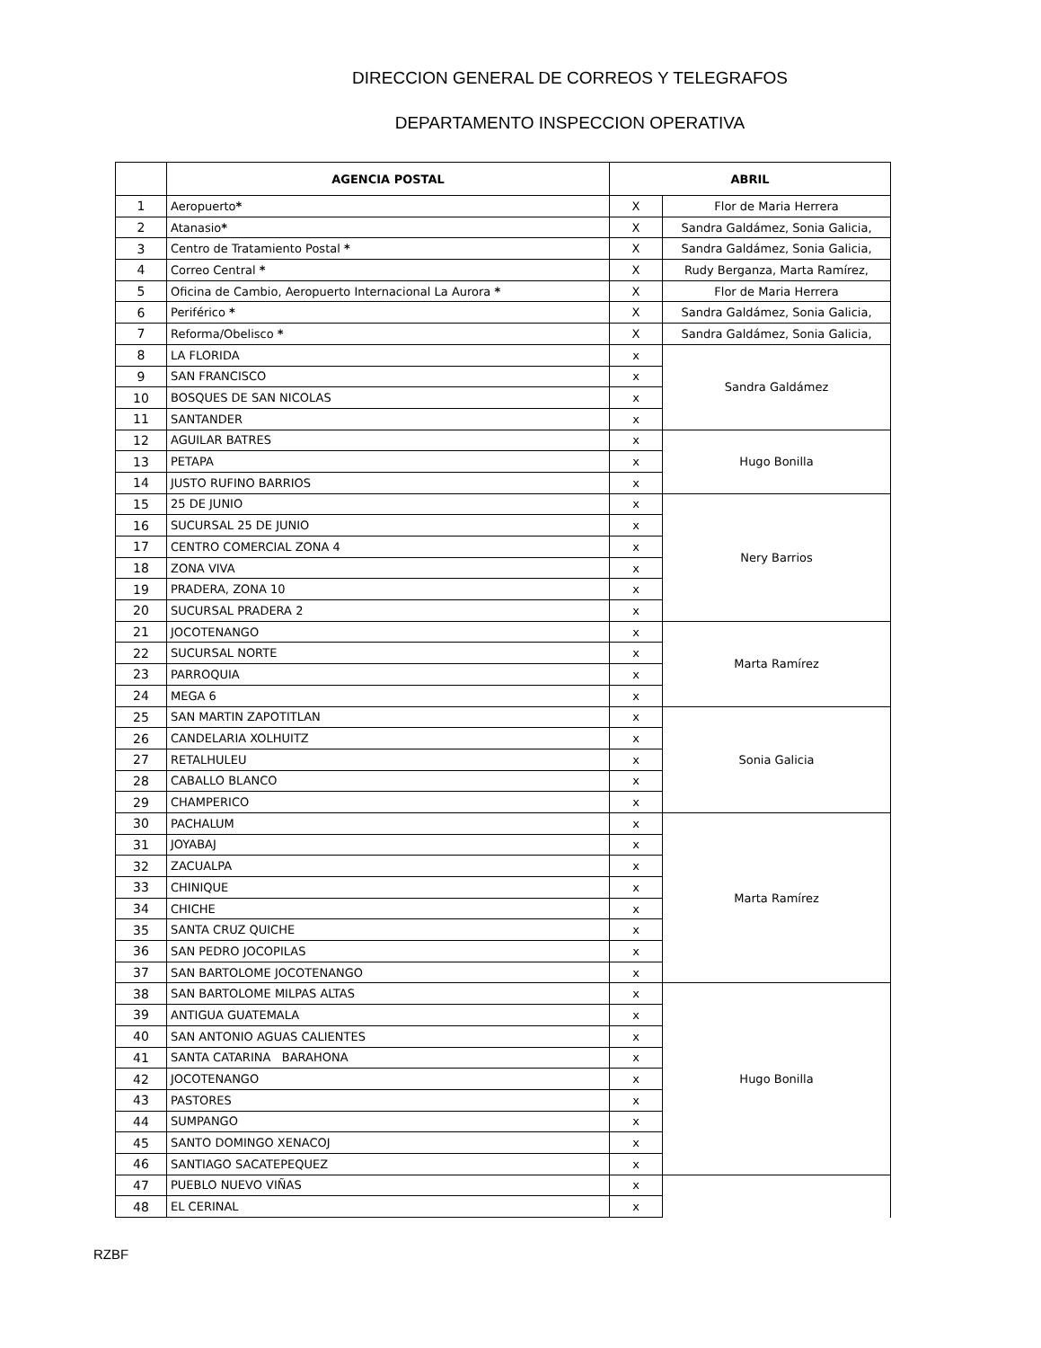DIRECCION GENERAL DE CORREOS Y TELEGRAFOS
DEPARTAMENTO INSPECCION OPERATIVA
| | AGENCIA POSTAL | ABRIL | |
| --- | --- | --- | --- |
| 1 | Aeropuerto * | X | Flor de Maria Herrera |
| 2 | Atanasio * | X | Sandra Galdámez, Sonia Galicia, |
| 3 | Centro de Tratamiento Postal * | X | Sandra Galdámez, Sonia Galicia, |
| 4 | Correo Central * | X | Rudy Berganza, Marta Ramírez, |
| 5 | Oficina de Cambio, Aeropuerto Internacional La Aurora * | X | Flor de Maria Herrera |
| 6 | Periférico * | X | Sandra Galdámez, Sonia Galicia, |
| 7 | Reforma/Obelisco * | X | Sandra Galdámez, Sonia Galicia, |
| 8 | LA FLORIDA | x | Sandra Galdámez |
| 9 | SAN FRANCISCO | x | |
| 10 | BOSQUES DE SAN NICOLAS | x | |
| 11 | SANTANDER | x | |
| 12 | AGUILAR BATRES | x | Hugo Bonilla |
| 13 | PETAPA | x | |
| 14 | JUSTO RUFINO BARRIOS | x | |
| 15 | 25 DE JUNIO | x | Nery Barrios |
| 16 | SUCURSAL 25 DE JUNIO | x | |
| 17 | CENTRO COMERCIAL ZONA 4 | x | |
| 18 | ZONA VIVA | x | |
| 19 | PRADERA, ZONA 10 | x | |
| 20 | SUCURSAL PRADERA 2 | x | |
| 21 | JOCOTENANGO | x | Marta Ramírez |
| 22 | SUCURSAL NORTE | x | |
| 23 | PARROQUIA | x | |
| 24 | MEGA 6 | x | |
| 25 | SAN MARTIN ZAPOTITLAN | x | Sonia Galicia |
| 26 | CANDELARIA XOLHUITZ | x | |
| 27 | RETALHULEU | x | |
| 28 | CABALLO BLANCO | x | |
| 29 | CHAMPERICO | x | |
| 30 | PACHALUM | x | Marta Ramírez |
| 31 | JOYABAJ | x | |
| 32 | ZACUALPA | x | |
| 33 | CHINIQUE | x | |
| 34 | CHICHE | x | |
| 35 | SANTA CRUZ QUICHE | x | |
| 36 | SAN PEDRO JOCOPILAS | x | |
| 37 | SAN BARTOLOME JOCOTENANGO | x | |
| 38 | SAN BARTOLOME MILPAS ALTAS | x | Hugo Bonilla |
| 39 | ANTIGUA GUATEMALA | x | |
| 40 | SAN ANTONIO AGUAS CALIENTES | x | |
| 41 | SANTA CATARINA BARAHONA | x | |
| 42 | JOCOTENANGO | x | |
| 43 | PASTORES | x | |
| 44 | SUMPANGO | x | |
| 45 | SANTO DOMINGO XENACOJ | x | |
| 46 | SANTIAGO SACATEPEQUEZ | x | |
| 47 | PUEBLO NUEVO VIÑAS | x | |
| 48 | EL CERINAL | x | |
RZBF